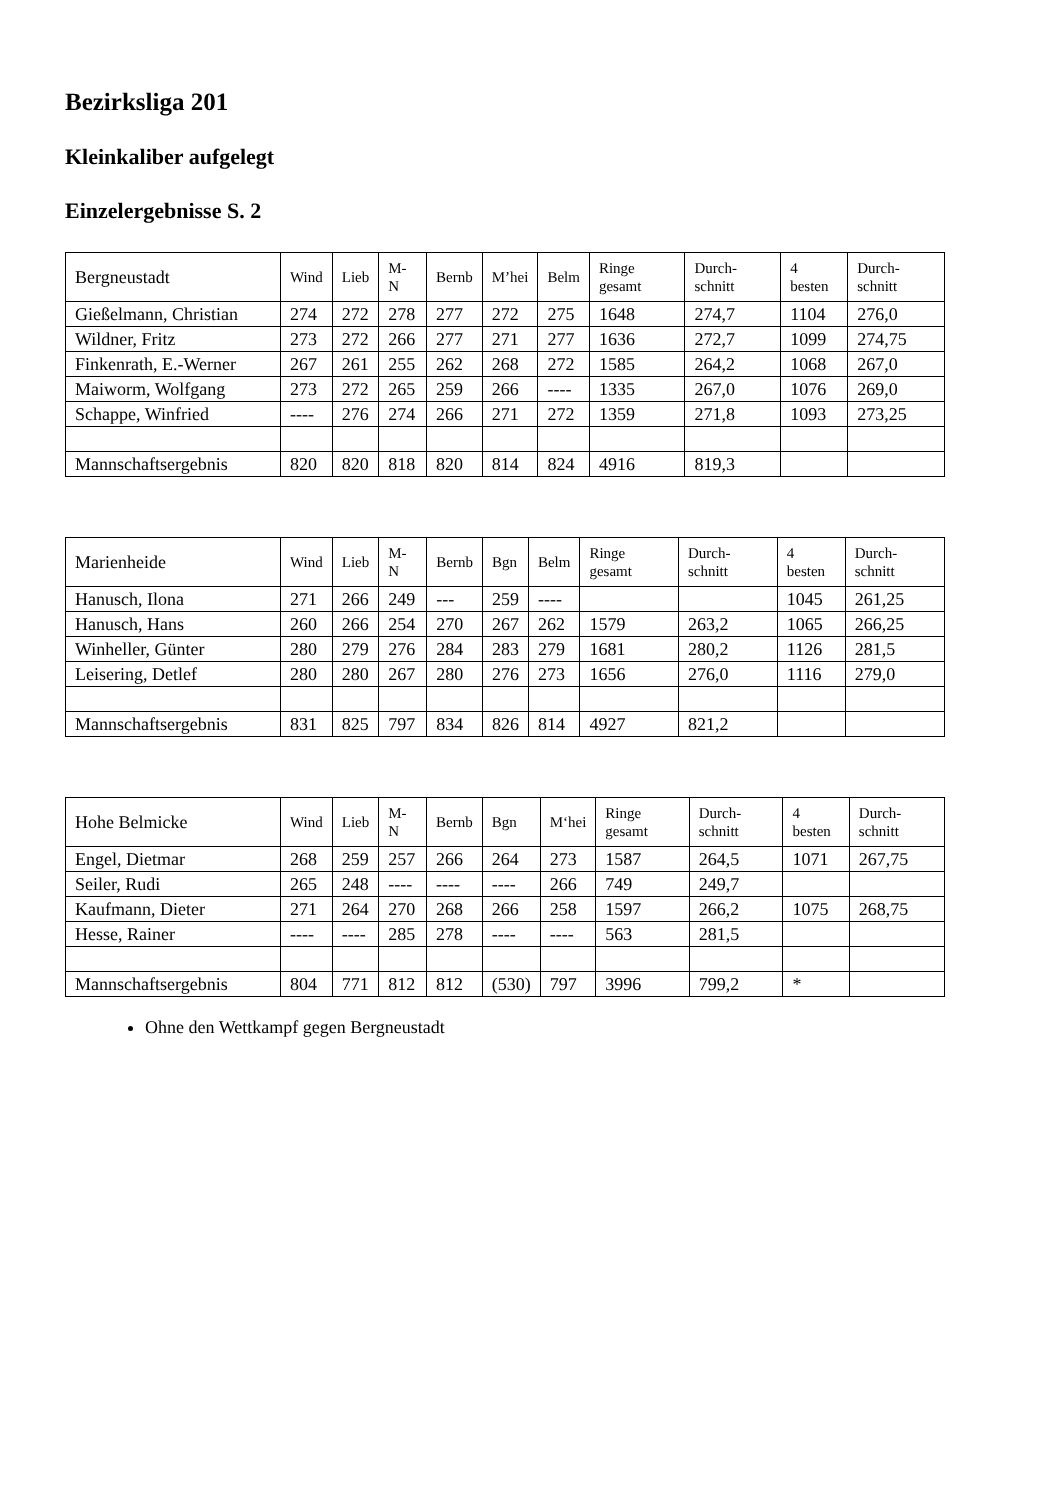Bezirksliga 201
Kleinkaliber aufgelegt
Einzelergebnisse S. 2
| Bergneustadt | Wind | Lieb | M-N | Bernb | M’hei | Belm | Ringe gesamt | Durch-schnitt | 4 besten | Durch-schnitt |
| --- | --- | --- | --- | --- | --- | --- | --- | --- | --- | --- |
| Gießelmann, Christian | 274 | 272 | 278 | 277 | 272 | 275 | 1648 | 274,7 | 1104 | 276,0 |
| Wildner, Fritz | 273 | 272 | 266 | 277 | 271 | 277 | 1636 | 272,7 | 1099 | 274,75 |
| Finkenrath, E.-Werner | 267 | 261 | 255 | 262 | 268 | 272 | 1585 | 264,2 | 1068 | 267,0 |
| Maiworm, Wolfgang | 273 | 272 | 265 | 259 | 266 | ---- | 1335 | 267,0 | 1076 | 269,0 |
| Schappe, Winfried | ---- | 276 | 274 | 266 | 271 | 272 | 1359 | 271,8 | 1093 | 273,25 |
| Mannschaftsergebnis | 820 | 820 | 818 | 820 | 814 | 824 | 4916 | 819,3 | | |
| Marienheide | Wind | Lieb | M-N | Bernb | Bgn | Belm | Ringe gesamt | Durch-schnitt | 4 besten | Durch-schnitt |
| --- | --- | --- | --- | --- | --- | --- | --- | --- | --- | --- |
| Hanusch, Ilona | 271 | 266 | 249 | --- | 259 | ---- | | | 1045 | 261,25 |
| Hanusch, Hans | 260 | 266 | 254 | 270 | 267 | 262 | 1579 | 263,2 | 1065 | 266,25 |
| Winheller, Günter | 280 | 279 | 276 | 284 | 283 | 279 | 1681 | 280,2 | 1126 | 281,5 |
| Leisering, Detlef | 280 | 280 | 267 | 280 | 276 | 273 | 1656 | 276,0 | 1116 | 279,0 |
| Mannschaftsergebnis | 831 | 825 | 797 | 834 | 826 | 814 | 4927 | 821,2 | | |
| Hohe Belmicke | Wind | Lieb | M-N | Bernb | Bgn | M‘hei | Ringe gesamt | Durch-schnitt | 4 besten | Durch-schnitt |
| --- | --- | --- | --- | --- | --- | --- | --- | --- | --- | --- |
| Engel, Dietmar | 268 | 259 | 257 | 266 | 264 | 273 | 1587 | 264,5 | 1071 | 267,75 |
| Seiler, Rudi | 265 | 248 | ---- | ---- | ---- | 266 | 749 | 249,7 | | |
| Kaufmann, Dieter | 271 | 264 | 270 | 268 | 266 | 258 | 1597 | 266,2 | 1075 | 268,75 |
| Hesse, Rainer | ---- | ---- | 285 | 278 | ---- | ---- | 563 | 281,5 | | |
| Mannschaftsergebnis | 804 | 771 | 812 | 812 | (530) | 797 | 3996 | 799,2 | * | |
Ohne den Wettkampf gegen Bergneustadt